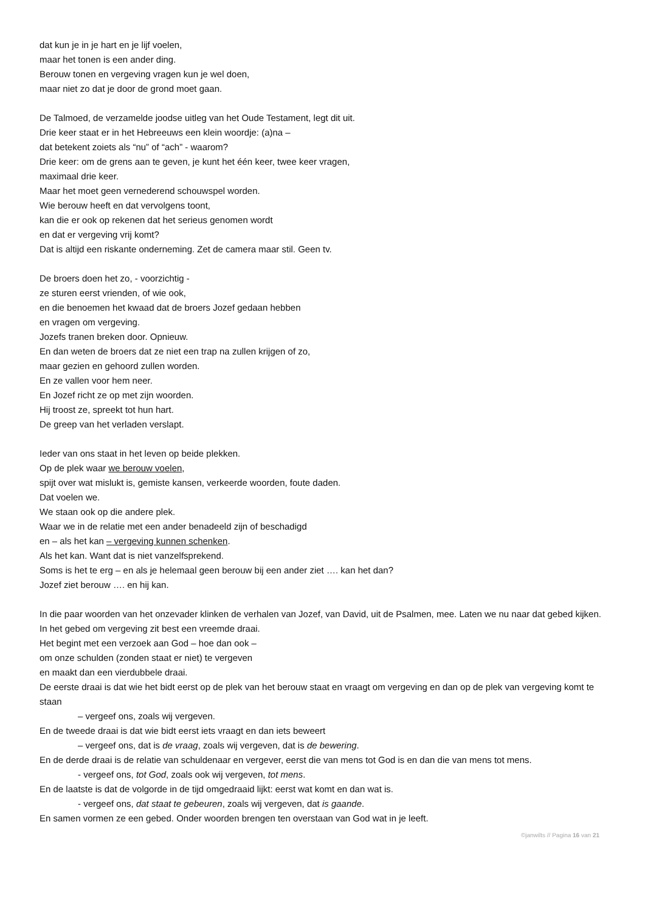dat kun je in je hart en je lijf voelen,
maar het tonen is een ander ding.
Berouw tonen en vergeving vragen kun je wel doen,
maar niet zo dat je door de grond moet gaan.
De Talmoed, de verzamelde joodse uitleg van het Oude Testament, legt dit uit.
Drie keer staat er in het Hebreeuws een klein woordje: (a)na –
dat betekent zoiets als “nu” of “ach” - waarom?
Drie keer: om de grens aan te geven, je kunt het één keer, twee keer vragen,
maximaal drie keer.
Maar het moet geen vernederend schouwspel worden.
Wie berouw heeft en dat vervolgens toont,
kan die er ook op rekenen dat het serieus genomen wordt
en dat er vergeving vrij komt?
Dat is altijd een riskante onderneming. Zet de camera maar stil. Geen tv.
De broers doen het zo, - voorzichtig -
ze sturen eerst vrienden, of wie ook,
en die benoemen het kwaad dat de broers Jozef gedaan hebben
en vragen om vergeving.
Jozefs tranen breken door. Opnieuw.
En dan weten de broers dat ze niet een trap na zullen krijgen of zo,
maar gezien en gehoord zullen worden.
En ze vallen voor hem neer.
En Jozef richt ze op met zijn woorden.
Hij troost ze, spreekt tot hun hart.
De greep van het verladen verslapt.
Ieder van ons staat in het leven op beide plekken.
Op de plek waar we berouw voelen,
spijt over wat mislukt is, gemiste kansen, verkeerde woorden, foute daden.
Dat voelen we.
We staan ook op die andere plek.
Waar we in de relatie met een ander benadeeld zijn of beschadigd
en – als het kan – vergeving kunnen schenken.
Als het kan. Want dat is niet vanzelfsprekend.
Soms is het te erg – en als je helemaal geen berouw bij een ander ziet …. kan het dan?
Jozef ziet berouw …. en hij kan.
In die paar woorden van het onzevader klinken de verhalen van Jozef, van David, uit de Psalmen, mee. Laten we nu naar dat gebed kijken.
In het gebed om vergeving zit best een vreemde draai.
Het begint met een verzoek aan God – hoe dan ook –
om onze schulden (zonden staat er niet) te vergeven
en maakt dan een vierdubbele draai.
De eerste draai is dat wie het bidt eerst op de plek van het berouw staat en vraagt om vergeving en dan op de plek van vergeving komt te staan
– vergeef ons, zoals wij vergeven.
En de tweede draai is dat wie bidt eerst iets vraagt en dan iets beweert
– vergeef ons, dat is de vraag, zoals wij vergeven, dat is de bewering.
En de derde draai is de relatie van schuldenaar en vergever, eerst die van mens tot God is en dan die van mens tot mens.
- vergeef ons, tot God, zoals ook wij vergeven, tot mens.
En de laatste is dat de volgorde in de tijd omgedraaid lijkt: eerst wat komt en dan wat is.
- vergeef ons, dat staat te gebeuren, zoals wij vergeven, dat is gaande.
En samen vormen ze een gebed. Onder woorden brengen ten overstaan van God wat in je leeft.
©janwilts // Pagina 16 van 21